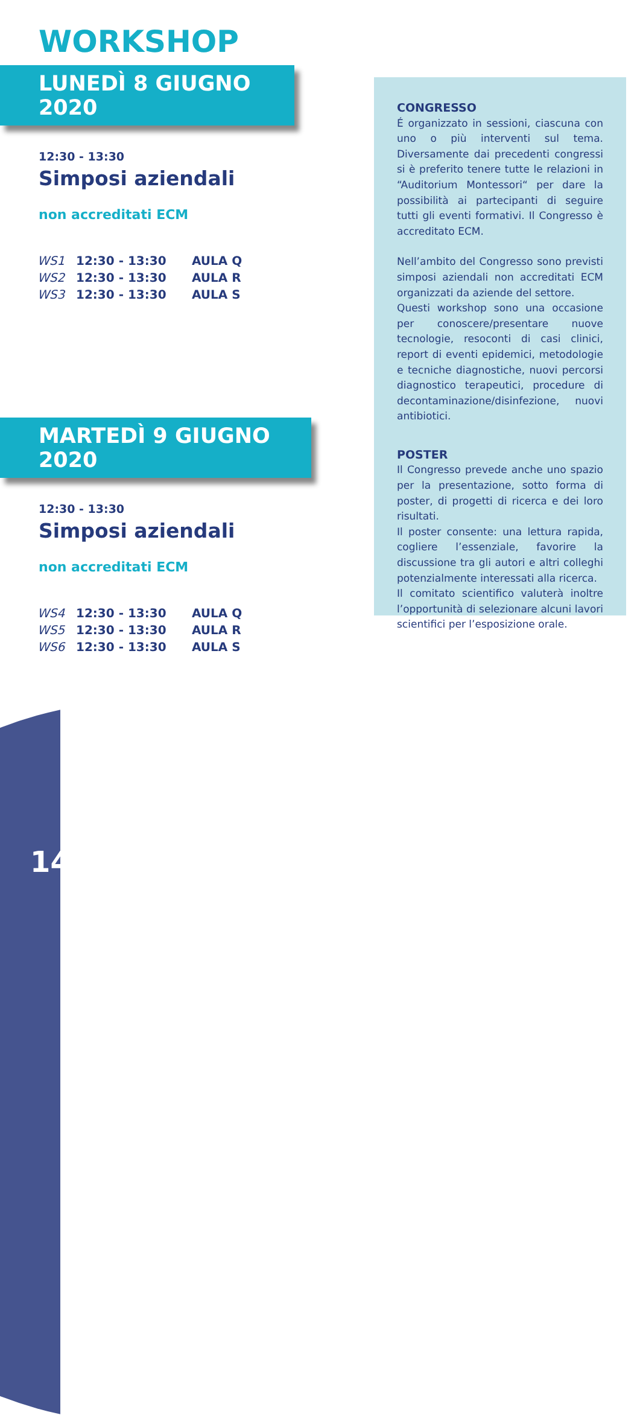WORKSHOP
LUNEDÌ 8 GIUGNO 2020
12:30 - 13:30
Simposi aziendali
non accreditati ECM
| WS1 | 12:30 - 13:30 | AULA Q |
| WS2 | 12:30 - 13:30 | AULA R |
| WS3 | 12:30 - 13:30 | AULA S |
MARTEDÌ 9 GIUGNO 2020
12:30 - 13:30
Simposi aziendali
non accreditati ECM
| WS4 | 12:30 - 13:30 | AULA Q |
| WS5 | 12:30 - 13:30 | AULA R |
| WS6 | 12:30 - 13:30 | AULA S |
CONGRESSO
É organizzato in sessioni, ciascuna con uno o più interventi sul tema. Diversamente dai precedenti congressi si è preferito tenere tutte le relazioni in “Auditorium Montessori“ per dare la possibilità ai partecipanti di seguire tutti gli eventi formativi. Il Congresso è accreditato ECM.
Nell’ambito del Congresso sono previsti simposi aziendali non accreditati ECM organizzati da aziende del settore.
Questi workshop sono una occasione per conoscere/presentare nuove tecnologie, resoconti di casi clinici, report di eventi epidemici, metodologie e tecniche diagnostiche, nuovi percorsi diagnostico terapeutici, procedure di decontaminazione/disinfezione, nuovi antibiotici.
POSTER
Il Congresso prevede anche uno spazio per la presentazione, sotto forma di poster, di progetti di ricerca e dei loro risultati.
Il poster consente: una lettura rapida, cogliere l’essenziale, favorire la discussione tra gli autori e altri colleghi potenzialmente interessati alla ricerca.
Il comitato scientifico valuterà inoltre l’opportunità di selezionare alcuni lavori scientifici per l’esposizione orale.
14